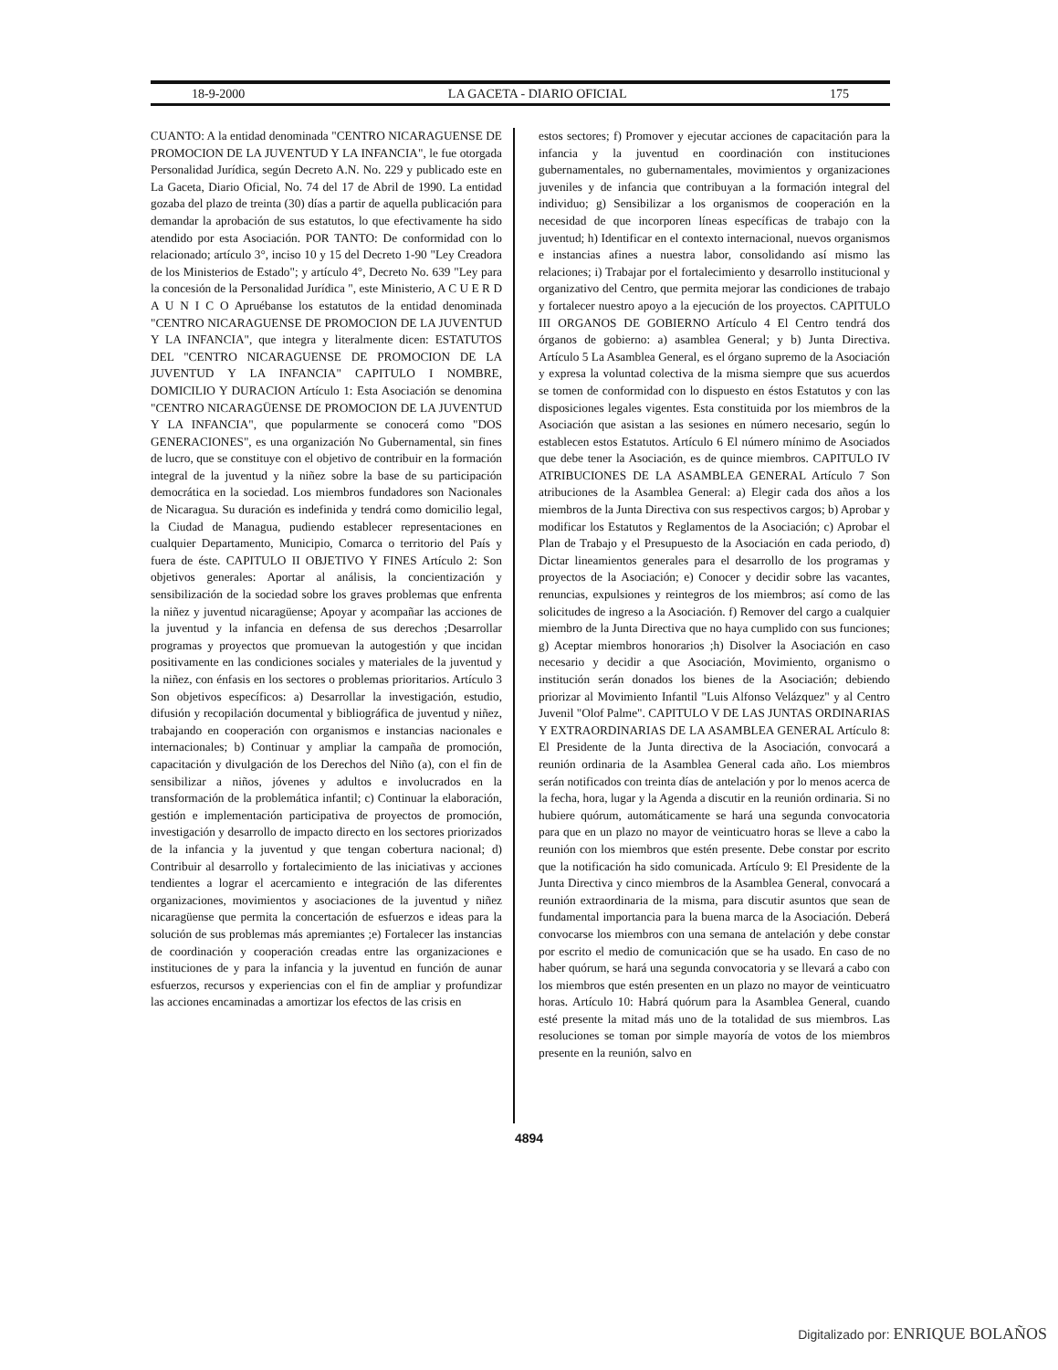18-9-2000 LA GACETA - DIARIO OFICIAL 175
CUANTO: A la entidad denominada "CENTRO NICARAGUENSE DE PROMOCION DE LA JUVENTUD Y LA INFANCIA", le fue otorgada Personalidad Jurídica, según Decreto A.N. No. 229 y publicado este en La Gaceta, Diario Oficial, No. 74 del 17 de Abril de 1990. La entidad gozaba del plazo de treinta (30) días a partir de aquella publicación para demandar la aprobación de sus estatutos, lo que efectivamente ha sido atendido por esta Asociación. POR TANTO: De conformidad con lo relacionado; artículo 3°, inciso 10 y 15 del Decreto 1-90 "Ley Creadora de los Ministerios de Estado"; y artículo 4°, Decreto No. 639 "Ley para la concesión de la Personalidad Jurídica ", este Ministerio, A C U E R D A U N I C O Apruébanse los estatutos de la entidad denominada "CENTRO NICARAGUENSE DE PROMOCION DE LA JUVENTUD Y LA INFANCIA", que integra y literalmente dicen: ESTATUTOS DEL "CENTRO NICARAGUENSE DE PROMOCION DE LA JUVENTUD Y LA INFANCIA" CAPITULO I NOMBRE, DOMICILIO Y DURACION Artículo 1: Esta Asociación se denomina "CENTRO NICARAGÜENSE DE PROMOCION DE LA JUVENTUD Y LA INFANCIA", que popularmente se conocerá como "DOS GENERACIONES", es una organización No Gubernamental, sin fines de lucro, que se constituye con el objetivo de contribuir en la formación integral de la juventud y la niñez sobre la base de su participación democrática en la sociedad. Los miembros fundadores son Nacionales de Nicaragua. Su duración es indefinida y tendrá como domicilio legal, la Ciudad de Managua, pudiendo establecer representaciones en cualquier Departamento, Municipio, Comarca o territorio del País y fuera de éste. CAPITULO II OBJETIVO Y FINES Artículo 2: Son objetivos generales: Aportar al análisis, la concientización y sensibilización de la sociedad sobre los graves problemas que enfrenta la niñez y juventud nicaragüense; Apoyar y acompañar las acciones de la juventud y la infancia en defensa de sus derechos ;Desarrollar programas y proyectos que promuevan la autogestión y que incidan positivamente en las condiciones sociales y materiales de la juventud y la niñez, con énfasis en los sectores o problemas prioritarios. Artículo 3 Son objetivos específicos: a) Desarrollar la investigación, estudio, difusión y recopilación documental y bibliográfica de juventud y niñez, trabajando en cooperación con organismos e instancias nacionales e internacionales; b) Continuar y ampliar la campaña de promoción, capacitación y divulgación de los Derechos del Niño (a), con el fin de sensibilizar a niños, jóvenes y adultos e involucrados en la transformación de la problemática infantil; c) Continuar la elaboración, gestión e implementación participativa de proyectos de promoción, investigación y desarrollo de impacto directo en los sectores priorizados de la infancia y la juventud y que tengan cobertura nacional; d) Contribuir al desarrollo y fortalecimiento de las iniciativas y acciones tendientes a lograr el acercamiento e integración de las diferentes organizaciones, movimientos y asociaciones de la juventud y niñez nicaragüense que permita la concertación de esfuerzos e ideas para la solución de sus problemas más apremiantes ;e) Fortalecer las instancias de coordinación y cooperación creadas entre las organizaciones e instituciones de y para la infancia y la juventud en función de aunar esfuerzos, recursos y experiencias con el fin de ampliar y profundizar las acciones encaminadas a amortizar los efectos de las crisis en
estos sectores; f) Promover y ejecutar acciones de capacitación para la infancia y la juventud en coordinación con instituciones gubernamentales, no gubernamentales, movimientos y organizaciones juveniles y de infancia que contribuyan a la formación integral del individuo; g) Sensibilizar a los organismos de cooperación en la necesidad de que incorporen líneas específicas de trabajo con la juventud; h) Identificar en el contexto internacional, nuevos organismos e instancias afines a nuestra labor, consolidando así mismo las relaciones; i) Trabajar por el fortalecimiento y desarrollo institucional y organizativo del Centro, que permita mejorar las condiciones de trabajo y fortalecer nuestro apoyo a la ejecución de los proyectos. CAPITULO III ORGANOS DE GOBIERNO Artículo 4 El Centro tendrá dos órganos de gobierno: a) asamblea General; y b) Junta Directiva. Artículo 5 La Asamblea General, es el órgano supremo de la Asociación y expresa la voluntad colectiva de la misma siempre que sus acuerdos se tomen de conformidad con lo dispuesto en éstos Estatutos y con las disposiciones legales vigentes. Esta constituida por los miembros de la Asociación que asistan a las sesiones en número necesario, según lo establecen estos Estatutos. Artículo 6 El número mínimo de Asociados que debe tener la Asociación, es de quince miembros. CAPITULO IV ATRIBUCIONES DE LA ASAMBLEA GENERAL Artículo 7 Son atribuciones de la Asamblea General: a) Elegir cada dos años a los miembros de la Junta Directiva con sus respectivos cargos; b) Aprobar y modificar los Estatutos y Reglamentos de la Asociación; c) Aprobar el Plan de Trabajo y el Presupuesto de la Asociación en cada periodo, d) Dictar lineamientos generales para el desarrollo de los programas y proyectos de la Asociación; e) Conocer y decidir sobre las vacantes, renuncias, expulsiones y reintegros de los miembros; así como de las solicitudes de ingreso a la Asociación. f) Remover del cargo a cualquier miembro de la Junta Directiva que no haya cumplido con sus funciones; g) Aceptar miembros honorarios ;h) Disolver la Asociación en caso necesario y decidir a que Asociación, Movimiento, organismo o institución serán donados los bienes de la Asociación; debiendo priorizar al Movimiento Infantil "Luis Alfonso Velázquez" y al Centro Juvenil "Olof Palme". CAPITULO V DE LAS JUNTAS ORDINARIAS Y EXTRAORDINARIAS DE LA ASAMBLEA GENERAL Artículo 8: El Presidente de la Junta directiva de la Asociación, convocará a reunión ordinaria de la Asamblea General cada año. Los miembros serán notificados con treinta días de antelación y por lo menos acerca de la fecha, hora, lugar y la Agenda a discutir en la reunión ordinaria. Si no hubiere quórum, automáticamente se hará una segunda convocatoria para que en un plazo no mayor de veinticuatro horas se lleve a cabo la reunión con los miembros que estén presente. Debe constar por escrito que la notificación ha sido comunicada. Artículo 9: El Presidente de la Junta Directiva y cinco miembros de la Asamblea General, convocará a reunión extraordinaria de la misma, para discutir asuntos que sean de fundamental importancia para la buena marca de la Asociación. Deberá convocarse los miembros con una semana de antelación y debe constar por escrito el medio de comunicación que se ha usado. En caso de no haber quórum, se hará una segunda convocatoria y se llevará a cabo con los miembros que estén presenten en un plazo no mayor de veinticuatro horas. Artículo 10: Habrá quórum para la Asamblea General, cuando esté presente la mitad más uno de la totalidad de sus miembros. Las resoluciones se toman por simple mayoría de votos de los miembros presente en la reunión, salvo en
4894
Digitalizado por: ENRIQUE BOLAÑOS